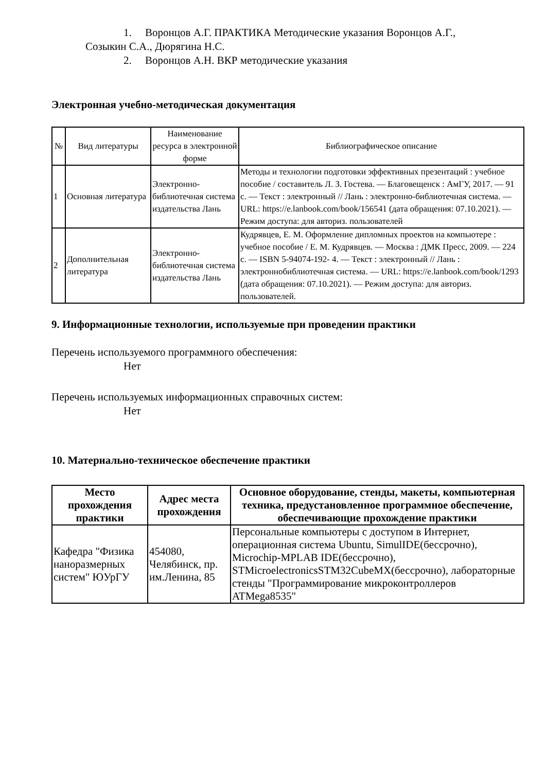1. Воронцов А.Г. ПРАКТИКА Методические указания Воронцов А.Г.,
Созыкин С.А., Дюрягина Н.С.
2. Воронцов А.Н. ВКР методические указания
Электронная учебно-методическая документация
| № | Вид литературы | Наименование ресурса в электронной форме | Библиографическое описание |
| --- | --- | --- | --- |
| 1 | Основная литература | Электронно-библиотечная система издательства Лань | Методы и технологии подготовки эффективных презентаций : учебное пособие / составитель Л. З. Гостева. — Благовещенск : АмГУ, 2017. — 91 с. — Текст : электронный // Лань : электронно-библиотечная система. — URL: https://e.lanbook.com/book/156541 (дата обращения: 07.10.2021). — Режим доступа: для авториз. пользователей |
| 2 | Дополнительная литература | Электронно-библиотечная система издательства Лань | Кудрявцев, Е. М. Оформление дипломных проектов на компьютере : учебное пособие / Е. М. Кудрявцев. — Москва : ДМК Пресс, 2009. — 224 с. — ISBN 5-94074-192- 4. — Текст : электронный // Лань : электроннобиблиотечная система. — URL: https://e.lanbook.com/book/1293 (дата обращения: 07.10.2021). — Режим доступа: для авториз. пользователей. |
9. Информационные технологии, используемые при проведении практики
Перечень используемого программного обеспечения:
Нет
Перечень используемых информационных справочных систем:
Нет
10. Материально-техническое обеспечение практики
| Место прохождения практики | Адрес места прохождения | Основное оборудование, стенды, макеты, компьютерная техника, предустановленное программное обеспечение, обеспечивающие прохождение практики |
| --- | --- | --- |
| Кафедра "Физика наноразмерных систем" ЮУрГУ | 454080, Челябинск, пр. им.Ленина, 85 | Персональные компьютеры с доступом в Интернет, операционная система Ubuntu, SimulIDE(бессрочно), Microchip-MPLAB IDE(бессрочно), STMicroelectronicsSTM32CubeMX(бессрочно), лабораторные стенды "Программирование микроконтроллеров ATMega8535" |